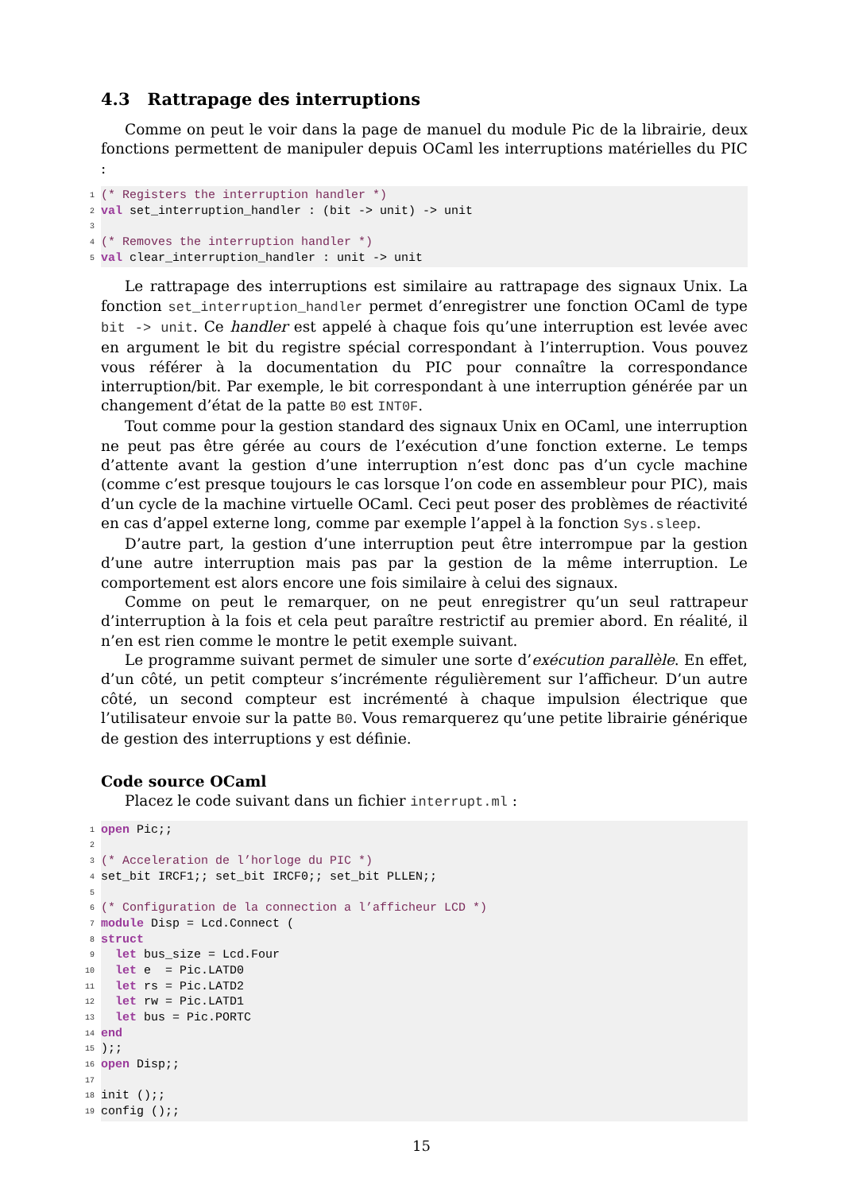4.3 Rattrapage des interruptions
Comme on peut le voir dans la page de manuel du module Pic de la librairie, deux fonctions permettent de manipuler depuis OCaml les interruptions matérielles du PIC :
1 (* Registers the interruption handler *)
2 val set_interruption_handler : (bit -> unit) -> unit
3
4 (* Removes the interruption handler *)
5 val clear_interruption_handler : unit -> unit
Le rattrapage des interruptions est similaire au rattrapage des signaux Unix. La fonction set_interruption_handler permet d’enregistrer une fonction OCaml de type bit -> unit. Ce handler est appelé à chaque fois qu’une interruption est levée avec en argument le bit du registre spécial correspondant à l’interruption. Vous pouvez vous référer à la documentation du PIC pour connaître la correspondance interruption/bit. Par exemple, le bit correspondant à une interruption générée par un changement d’état de la patte B0 est INT0F.
Tout comme pour la gestion standard des signaux Unix en OCaml, une interruption ne peut pas être gérée au cours de l’exécution d’une fonction externe. Le temps d’attente avant la gestion d’une interruption n’est donc pas d’un cycle machine (comme c’est presque toujours le cas lorsque l’on code en assembleur pour PIC), mais d’un cycle de la machine virtuelle OCaml. Ceci peut poser des problèmes de réactivité en cas d’appel externe long, comme par exemple l’appel à la fonction Sys.sleep.
D’autre part, la gestion d’une interruption peut être interrompue par la gestion d’une autre interruption mais pas par la gestion de la même interruption. Le comportement est alors encore une fois similaire à celui des signaux.
Comme on peut le remarquer, on ne peut enregistrer qu’un seul rattrapeur d’interruption à la fois et cela peut paraître restrictif au premier abord. En réalité, il n’en est rien comme le montre le petit exemple suivant.
Le programme suivant permet de simuler une sorte d’exécution parallèle. En effet, d’un côté, un petit compteur s’incrémente régulièrement sur l’afficheur. D’un autre côté, un second compteur est incrémenté à chaque impulsion électrique que l’utilisateur envoie sur la patte B0. Vous remarquerez qu’une petite librairie générique de gestion des interruptions y est définie.
Code source OCaml
Placez le code suivant dans un fichier interrupt.ml :
1 open Pic;;
2
3 (* Acceleration de l’horloge du PIC *)
4 set_bit IRCF1;; set_bit IRCF0;; set_bit PLLEN;;
5
6 (* Configuration de la connection a l’afficheur LCD *)
7 module Disp = Lcd.Connect (
8 struct
9 let bus_size = Lcd.Four
10 let e = Pic.LATD0
11 let rs = Pic.LATD2
12 let rw = Pic.LATD1
13 let bus = Pic.PORTC
14 end
15);;
16 open Disp;;
17
18 init ();;
19 config ();;
15